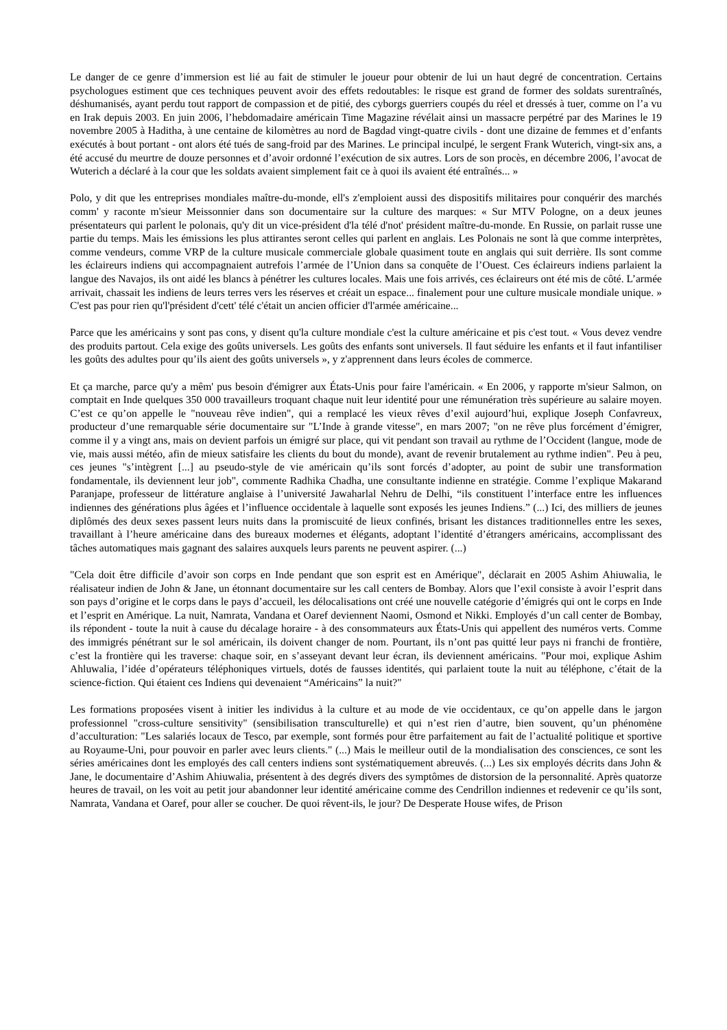Le danger de ce genre d’immersion est lié au fait de stimuler le joueur pour obtenir de lui un haut degré de concentration. Certains psychologues estiment que ces techniques peuvent avoir des effets redoutables: le risque est grand de former des soldats surentraînés, déshumanisés, ayant perdu tout rapport de compassion et de pitié, des cyborgs guerriers coupés du réel et dressés à tuer, comme on l’a vu en Irak depuis 2003. En juin 2006, l’hebdomadaire américain Time Magazine révélait ainsi un massacre perpétré par des Marines le 19 novembre 2005 à Haditha, à une centaine de kilomètres au nord de Bagdad vingt-quatre civils - dont une dizaine de femmes et d’enfants exécutés à bout portant - ont alors été tués de sang-froid par des Marines. Le principal inculpé, le sergent Frank Wuterich, vingt-six ans, a été accusé du meurtre de douze personnes et d’avoir ordonné l’exécution de six autres. Lors de son procès, en décembre 2006, l’avocat de Wuterich a déclaré à la cour que les soldats avaient simplement fait ce à quoi ils avaient été entraînés... »
Polo, y dit que les entreprises mondiales maître-du-monde, ell's z'emploient aussi des dispositifs militaires pour conquérir des marchés comm' y raconte m'sieur Meissonnier dans son documentaire sur la culture des marques: « Sur MTV Pologne, on a deux jeunes présentateurs qui parlent le polonais, qu'y dit un vice-président d'la télé d'not' président maître-du-monde. En Russie, on parlait russe une partie du temps. Mais les émissions les plus attirantes seront celles qui parlent en anglais. Les Polonais ne sont là que comme interprètes, comme vendeurs, comme VRP de la culture musicale commerciale globale quasiment toute en anglais qui suit derrière. Ils sont comme les éclaireurs indiens qui accompagnaient autrefois l’armée de l’Union dans sa conquête de l’Ouest. Ces éclaireurs indiens parlaient la langue des Navajos, ils ont aidé les blancs à pénétrer les cultures locales. Mais une fois arrivés, ces éclaireurs ont été mis de côté. L’armée arrivait, chassait les indiens de leurs terres vers les réserves et créait un espace... finalement pour une culture musicale mondiale unique. » C'est pas pour rien qu'l'président d'cett' télé c'était un ancien officier d'l'armée américaine...
Parce que les américains y sont pas cons, y disent qu'la culture mondiale c'est la culture américaine et pis c'est tout. « Vous devez vendre des produits partout. Cela exige des goûts universels. Les goûts des enfants sont universels. Il faut séduire les enfants et il faut infantiliser les goûts des adultes pour qu’ils aient des goûts universels », y z'apprennent dans leurs écoles de commerce.
Et ça marche, parce qu'y a mêm' pus besoin d'émigrer aux États-Unis pour faire l'américain. « En 2006, y rapporte m'sieur Salmon, on comptait en Inde quelques 350 000 travailleurs troquant chaque nuit leur identité pour une rémunération très supérieure au salaire moyen. C’est ce qu’on appelle le "nouveau rêve indien", qui a remplacé les vieux rêves d’exil aujourd’hui, explique Joseph Confavreux, producteur d’une remarquable série documentaire sur "L’Inde à grande vitesse", en mars 2007; "on ne rêve plus forcément d’émigrer, comme il y a vingt ans, mais on devient parfois un émigré sur place, qui vit pendant son travail au rythme de l’Occident (langue, mode de vie, mais aussi météo, afin de mieux satisfaire les clients du bout du monde), avant de revenir brutalement au rythme indien". Peu à peu, ces jeunes "s’intègrent [...] au pseudo-style de vie américain qu’ils sont forcés d’adopter, au point de subir une transformation fondamentale, ils deviennent leur job", commente Radhika Chadha, une consultante indienne en stratégie. Comme l’explique Makarand Paranjape, professeur de littérature anglaise à l’université Jawaharlal Nehru de Delhi, “ils constituent l’interface entre les influences indiennes des générations plus âgées et l’influence occidentale à laquelle sont exposés les jeunes Indiens.” (...) Ici, des milliers de jeunes diplômés des deux sexes passent leurs nuits dans la promiscuité de lieux confinés, brisant les distances traditionnelles entre les sexes, travaillant à l’heure américaine dans des bureaux modernes et élégants, adoptant l’identité d’étrangers américains, accomplissant des tâches automatiques mais gagnant des salaires auxquels leurs parents ne peuvent aspirer. (...)
"Cela doit être difficile d’avoir son corps en Inde pendant que son esprit est en Amérique", déclarait en 2005 Ashim Ahiuwalia, le réalisateur indien de John & Jane, un étonnant documentaire sur les call centers de Bombay. Alors que l’exil consiste à avoir l’esprit dans son pays d’origine et le corps dans le pays d’accueil, les délocalisations ont créé une nouvelle catégorie d’émigrés qui ont le corps en Inde et l’esprit en Amérique. La nuit, Namrata, Vandana et Oaref deviennent Naomi, Osmond et Nikki. Employés d’un call center de Bombay, ils répondent - toute la nuit à cause du décalage horaire - à des consommateurs aux États-Unis qui appellent des numéros verts. Comme des immigrés pénétrant sur le sol américain, ils doivent changer de nom. Pourtant, ils n’ont pas quitté leur pays ni franchi de frontière, c’est la frontière qui les traverse: chaque soir, en s’asseyant devant leur écran, ils deviennent américains. "Pour moi, explique Ashim Ahluwalia, l’idée d’opérateurs téléphoniques virtuels, dotés de fausses identités, qui parlaient toute la nuit au téléphone, c’était de la science-fiction. Qui étaient ces Indiens qui devenaient “Américains” la nuit?"
Les formations proposées visent à initier les individus à la culture et au mode de vie occidentaux, ce qu’on appelle dans le jargon professionnel "cross-culture sensitivity" (sensibilisation transculturelle) et qui n’est rien d’autre, bien souvent, qu’un phénomène d’acculturation: "Les salariés locaux de Tesco, par exemple, sont formés pour être parfaitement au fait de l’actualité politique et sportive au Royaume-Uni, pour pouvoir en parler avec leurs clients." (...) Mais le meilleur outil de la mondialisation des consciences, ce sont les séries américaines dont les employés des call centers indiens sont systématiquement abreuvés. (...) Les six employés décrits dans John & Jane, le documentaire d’Ashim Ahiuwalia, présentent à des degrés divers des symptômes de distorsion de la personnalité. Après quatorze heures de travail, on les voit au petit jour abandonner leur identité américaine comme des Cendrillon indiennes et redevenir ce qu’ils sont, Namrata, Vandana et Oaref, pour aller se coucher. De quoi rêvent-ils, le jour? De Desperate House wifes, de Prison